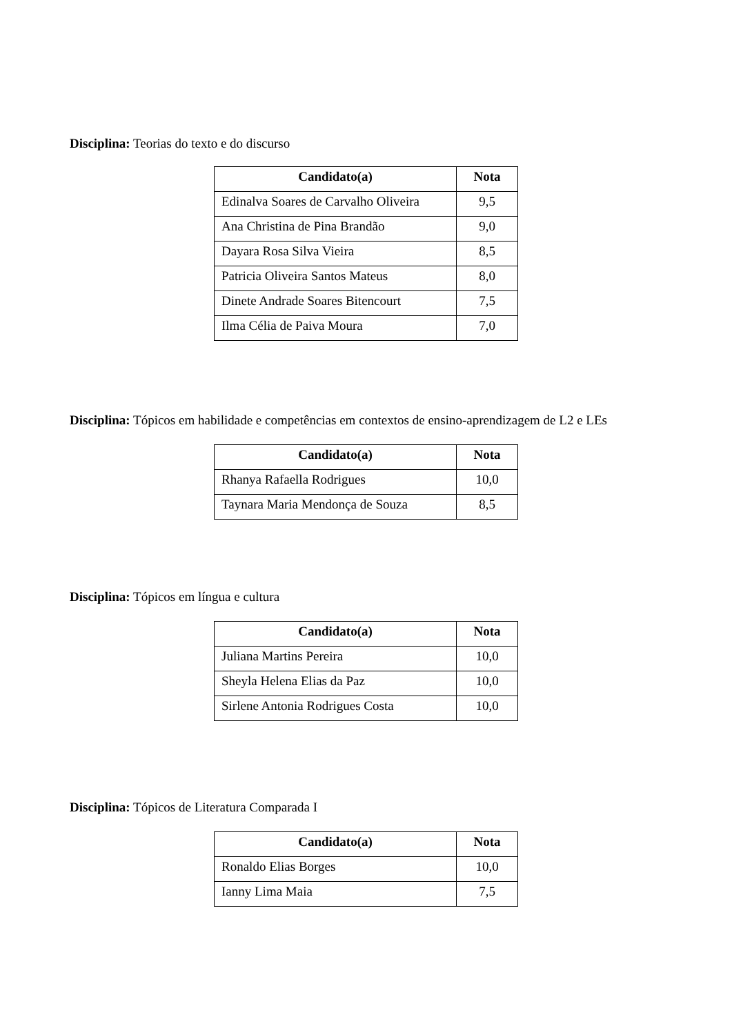Disciplina: Teorias do texto e do discurso
| Candidato(a) | Nota |
| --- | --- |
| Edinalva Soares de Carvalho Oliveira | 9,5 |
| Ana Christina de Pina Brandão | 9,0 |
| Dayara Rosa Silva Vieira | 8,5 |
| Patricia Oliveira Santos Mateus | 8,0 |
| Dinete Andrade Soares Bitencourt | 7,5 |
| Ilma Célia de Paiva Moura | 7,0 |
Disciplina: Tópicos em habilidade e competências em contextos de ensino-aprendizagem de L2 e LEs
| Candidato(a) | Nota |
| --- | --- |
| Rhanya Rafaella Rodrigues | 10,0 |
| Taynara Maria Mendonça de Souza | 8,5 |
Disciplina: Tópicos em língua e cultura
| Candidato(a) | Nota |
| --- | --- |
| Juliana Martins Pereira | 10,0 |
| Sheyla Helena Elias da Paz | 10,0 |
| Sirlene Antonia Rodrigues Costa | 10,0 |
Disciplina: Tópicos de Literatura Comparada I
| Candidato(a) | Nota |
| --- | --- |
| Ronaldo Elias Borges | 10,0 |
| Ianny Lima Maia | 7,5 |